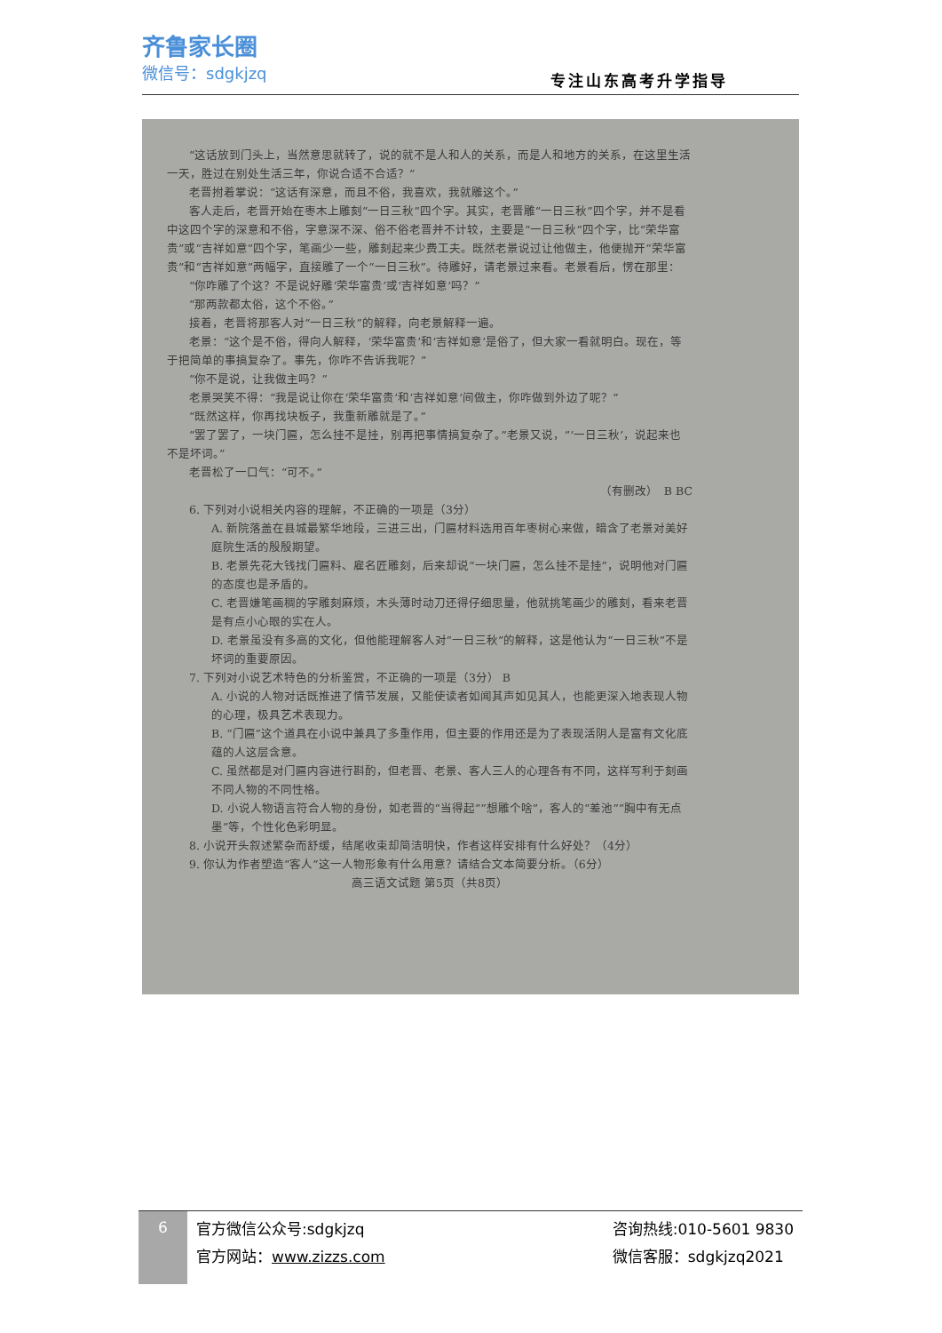齐鲁家长圈
微信号：sdgkjzq
专注山东高考升学指导
“这话放到门头上，当然意思就转了，说的就不是人和人的关系，而是人和地方的关系，在这里生活一天，胜过在别处生活三年，你说合适不合适？”
老晋拊着掌说：“这话有深意，而且不俗，我喜欢，我就雕这个。”
客人走后，老晋开始在枣木上雕刻“一日三秋”四个字。其实，老晋雕“一日三秋”四个字，并不是看中这四个字的深意和不俗，字意深不深、俗不俗老晋并不计较，主要是“一日三秋”四个字，比“荣华富贵”或“吉祥如意”四个字，笔画少一些，雕刻起来少费工夫。既然老景说过让他做主，他便抛开“荣华富贵”和“吉祥如意”两幅字，直接雕了一个“一日三秋”。待雕好，请老景过来看。老景看后，愣在那里：
“你咋雕了个这？不是说好雕‘荣华富贵’或‘吉祥如意’吗？”
“那两款都太俗，这个不俗。”
接着，老晋将那客人对“一日三秋”的解释，向老景解释一遍。
老景：“这个是不俗，得向人解释，‘荣华富贵’和‘吉祥如意’是俗了，但大家一看就明白。现在，等于把简单的事搞复杂了。事先，你咋不告诉我呢？”
“你不是说，让我做主吗？”
老景哭笑不得：“我是说让你在‘荣华富贵’和‘吉祥如意’间做主，你咋做到外边了呢？”
“既然这样，你再找块板子，我重新雕就是了。”
“罢了罢了，一块门匾，怎么挂不是挂，别再把事情搞复杂了。”老景又说，“‘一日三秋’，说起来也不是坏词。”
老晋松了一口气：“可不。”
（有删改）　B BC
6. 下列对小说相关内容的理解，不正确的一项是（3分）
A. 新院落盖在县城最繁华地段，三进三出，门匾材料选用百年枣树心来做，暗含了老景对美好庭院生活的殷殷期望。
B. 老景先花大钱找门匾料、雇名匠雕刻，后来却说“一块门匾，怎么挂不是挂”，说明他对门匾的态度也是矛盾的。
C. 老晋嫌笔画稠的字雕刻麻烦，木头薄时动刀还得仔细思量，他就挑笔画少的雕刻，看来老晋是有点小心眼的实在人。
D. 老景虽没有多高的文化，但他能理解客人对“一日三秋”的解释，这是他认为“一日三秋”不是坏词的重要原因。
7. 下列对小说艺术特色的分析鉴赏，不正确的一项是（3分） B
A. 小说的人物对话既推进了情节发展，又能使读者如闻其声如见其人，也能更深入地表现人物的心理，极具艺术表现力。
B. “门匾”这个道具在小说中兼具了多重作用，但主要的作用还是为了表现活阴人是富有文化底蕴的人这层含意。
C. 虽然都是对门匾内容进行斟酌，但老晋、老景、客人三人的心理各有不同，这样写利于刻画不同人物的不同性格。
D. 小说人物语言符合人物的身份，如老晋的“当得起”“想雕个啥”，客人的“差池”“胸中有无点墨”等，个性化色彩明显。
8. 小说开头叙述繁杂而舒缓，结尾收束却简洁明快，作者这样安排有什么好处？（4分）
9. 你认为作者塑造“客人”这一人物形象有什么用意？请结合文本简要分析。（6分）
高三语文试题 第5页（共8页）
6
官方微信公众号:sdgkjzq
官方网站：www.zizzs.com
咨询热线:010-5601 9830
微信客服：sdgkjzq2021